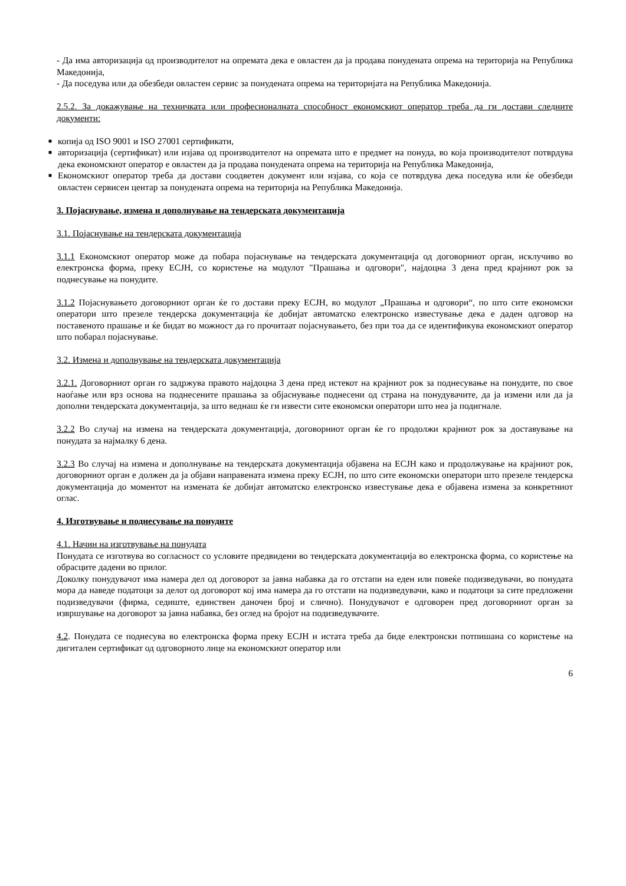- Да има авторизација од производителот на опремата дека е овластен да ја продава понудената опрема на територија на Република Македонија,
- Да поседува или да обезбеди овластен сервис за понудената опрема на територијата на Република Македонија.
2.5.2. За докажување на техничката или професионалната способност економскиот оператор треба да ги достави следните документи:
■ копија од ISO 9001 и ISO 27001 сертификати,
■ авторизација (сертификат) или изјава од производителот на опремата што е предмет на понуда, во која производителот потврдува дека економскиот оператор е овластен да ја продава понудената опрема на територија на Република Македонија,
■ Економскиот оператор треба да достави соодветен документ или изјава, со која се потврдува дека поседува или ќе обезбеди овластен сервисен центар за понудената опрема на територија на Република Македонија.
3. Појаснување, измена и дополнување на тендерската документација
3.1. Појаснување на тендерската документација
3.1.1 Економскиот оператор може да побара појаснување на тендерската документација од договорниот орган, исклучиво во електронска форма, преку ЕСЈН, со користење на модулот "Прашања и одговори", најдоцна 3 дена пред крајниот рок за поднесување на понудите.
3.1.2 Појаснувањето договорниот орган ќе го достави преку ЕСЈН, во модулот „Прашања и одговори“, по што сите економски оператори што презеле тендерска документација ќе добијат автоматско електронско известување дека е даден одговор на поставеното прашање и ќе бидат во можност да го прочитаат појаснувањето, без при тоа да се идентификува економскиот оператор што побарал појаснување.
3.2. Измена и дополнување на тендерската документација
3.2.1. Договорниот орган го задржува правото најдоцна 3 дена пред истекот на крајниот рок за поднесување на понудите, по свое наоѓање или врз основа на поднесените прашања за објаснување поднесени од страна на понудувачите, да ја измени или да ја дополни тендерската документација, за што веднаш ќе ги извести сите економски оператори што неа ја подигнале.
3.2.2 Во случај на измена на тендерската документација, договорниот орган ќе го продолжи крајниот рок за доставување на понудата за најмалку 6 дена.
3.2.3 Во случај на измена и дополнување на тендерската документација објавена на ЕСЈН како и продолжување на крајниот рок, договорниот орган е должен да ја објави направената измена преку ЕСЈН, по што сите економски оператори што презеле тендерска документација до моментот на измената ќе добијат автоматско електронско известување дека е објавена измена за конкретниот оглас.
4. Изготвување и поднесување на понудите
4.1. Начин на изготвување на понудата
Понудата се изготвува во согласност со условите предвидени во тендерската документација во електронска форма, со користење на обрасците дадени во прилог.
Доколку понудувачот има намера дел од договорот за јавна набавка да го отстапи на еден или повеќе подизведувачи, во понудата мора да наведе податоци за делот од договорот кој има намера да го отстапи на подизведувачи, како и податоци за сите предложени подизведувачи (фирма, седиште, единствен даночен број и слично). Понудувачот е одговорен пред договорниот орган за извршување на договорот за јавна набавка, без оглед на бројот на подизведувачите.
4.2. Понудата се поднесува во електронска форма преку ЕСЈН и истата треба да биде електронски потпишана со користење на дигитален сертификат од одговорното лице на економскиот оператор или
6